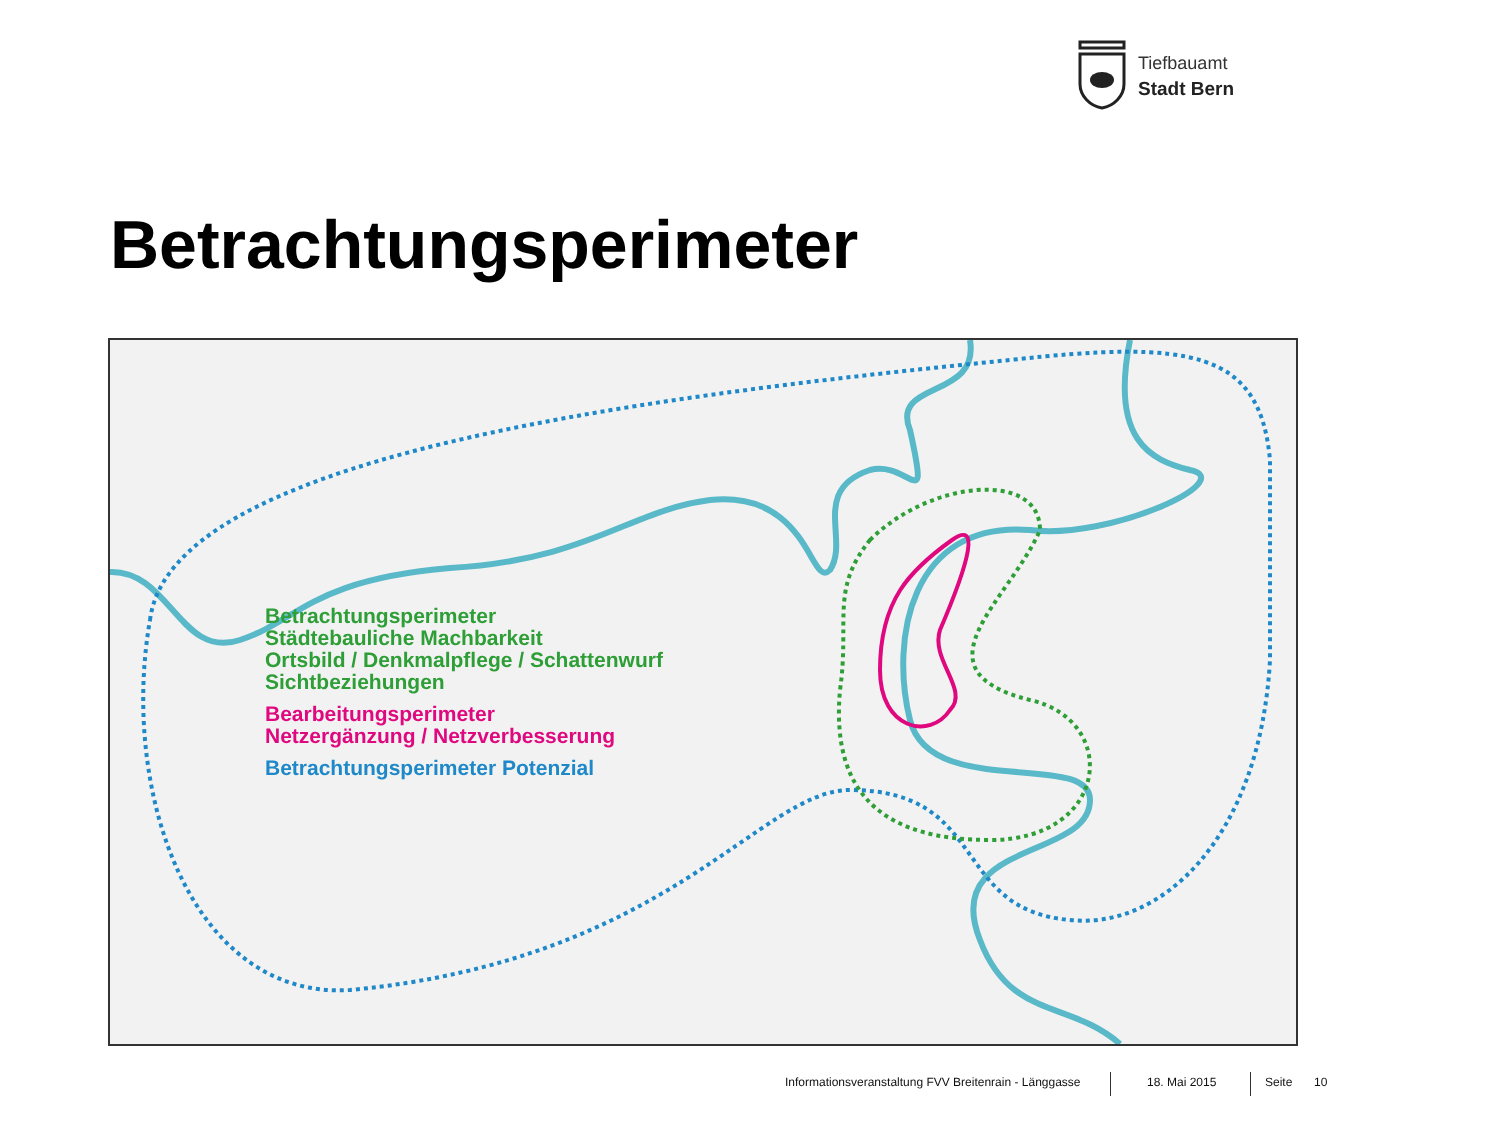Tiefbauamt
Stadt Bern
Betrachtungsperimeter
Betrachtungsperimeter
Städtebauliche Machbarkeit
Ortsbild / Denkmalpflege / Schattenwurf
Sichtbeziehungen
Bearbeitungsperimeter
Netzergänzung / Netzverbesserung
Betrachtungsperimeter Potenzial
Informationsveranstaltung FVV Breitenrain - Länggasse
18. Mai 2015 Seite 10